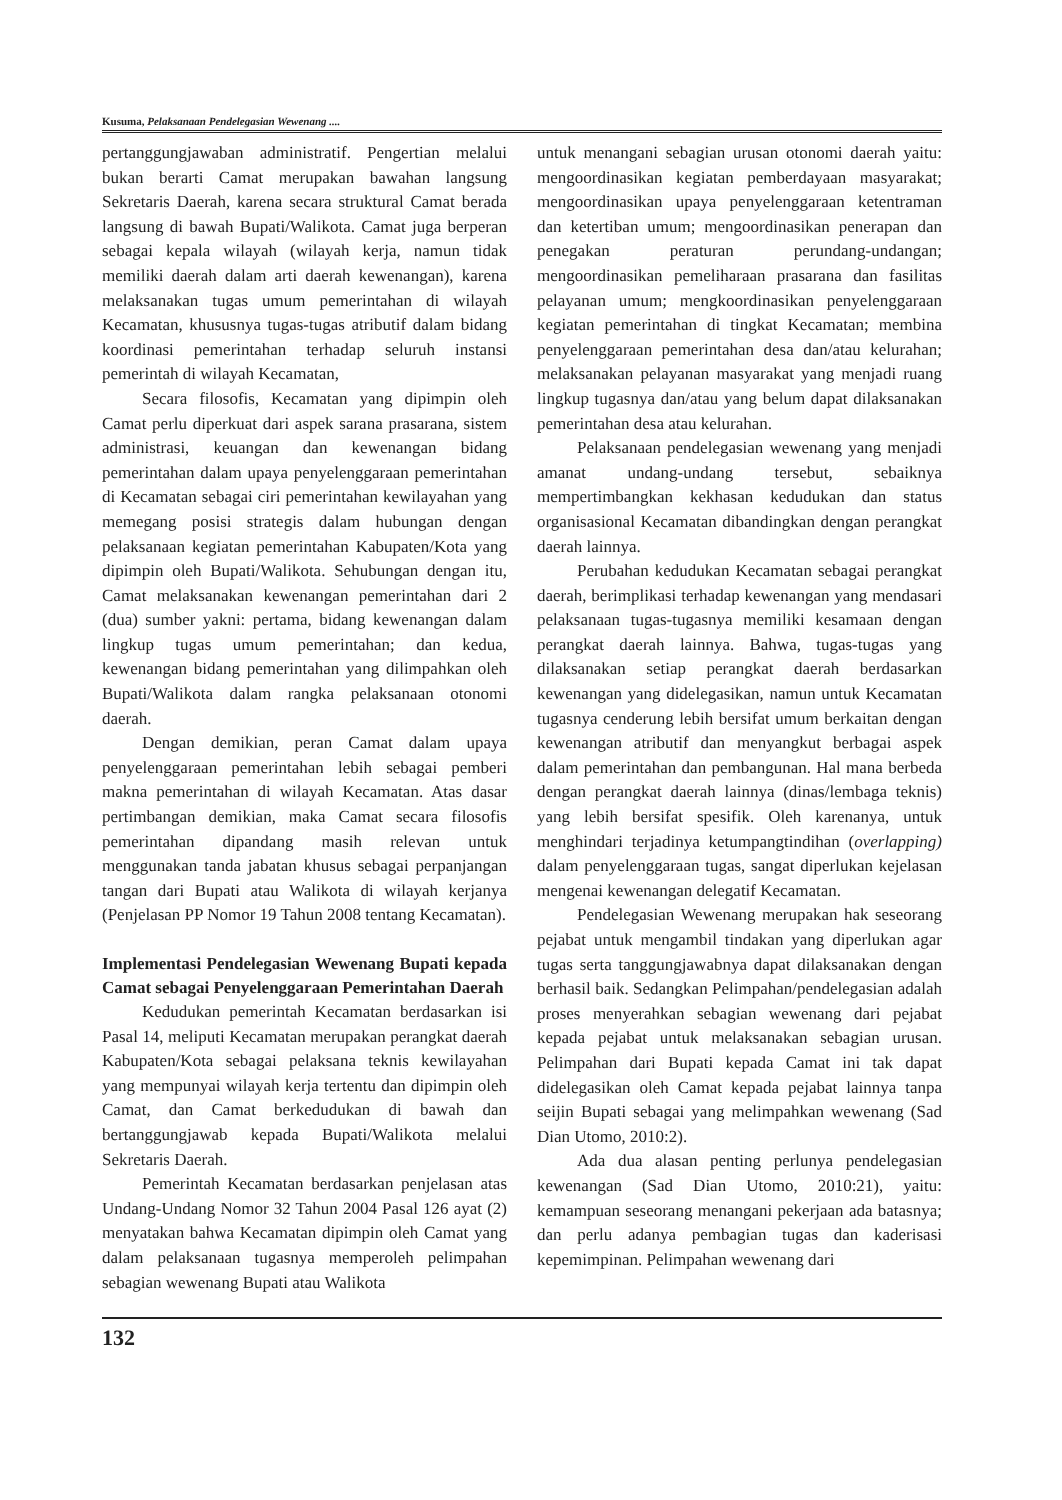Kusuma, Pelaksanaan Pendelegasian Wewenang ....
pertanggungjawaban administratif. Pengertian melalui bukan berarti Camat merupakan bawahan langsung Sekretaris Daerah, karena secara struktural Camat berada langsung di bawah Bupati/Walikota. Camat juga berperan sebagai kepala wilayah (wilayah kerja, namun tidak memiliki daerah dalam arti daerah kewenangan), karena melaksanakan tugas umum pemerintahan di wilayah Kecamatan, khususnya tugas-tugas atributif dalam bidang koordinasi pemerintahan terhadap seluruh instansi pemerintah di wilayah Kecamatan,
Secara filosofis, Kecamatan yang dipimpin oleh Camat perlu diperkuat dari aspek sarana prasarana, sistem administrasi, keuangan dan kewenangan bidang pemerintahan dalam upaya penyelenggaraan pemerintahan di Kecamatan sebagai ciri pemerintahan kewilayahan yang memegang posisi strategis dalam hubungan dengan pelaksanaan kegiatan pemerintahan Kabupaten/Kota yang dipimpin oleh Bupati/Walikota. Sehubungan dengan itu, Camat melaksanakan kewenangan pemerintahan dari 2 (dua) sumber yakni: pertama, bidang kewenangan dalam lingkup tugas umum pemerintahan; dan kedua, kewenangan bidang pemerintahan yang dilimpahkan oleh Bupati/Walikota dalam rangka pelaksanaan otonomi daerah.
Dengan demikian, peran Camat dalam upaya penyelenggaraan pemerintahan lebih sebagai pemberi makna pemerintahan di wilayah Kecamatan. Atas dasar pertimbangan demikian, maka Camat secara filosofis pemerintahan dipandang masih relevan untuk menggunakan tanda jabatan khusus sebagai perpanjangan tangan dari Bupati atau Walikota di wilayah kerjanya (Penjelasan PP Nomor 19 Tahun 2008 tentang Kecamatan).
Implementasi Pendelegasian Wewenang Bupati kepada Camat sebagai Penyelenggaraan Pemerintahan Daerah
Kedudukan pemerintah Kecamatan berdasarkan isi Pasal 14, meliputi Kecamatan merupakan perangkat daerah Kabupaten/Kota sebagai pelaksana teknis kewilayahan yang mempunyai wilayah kerja tertentu dan dipimpin oleh Camat, dan Camat berkedudukan di bawah dan bertanggungjawab kepada Bupati/Walikota melalui Sekretaris Daerah.
Pemerintah Kecamatan berdasarkan penjelasan atas Undang-Undang Nomor 32 Tahun 2004 Pasal 126 ayat (2) menyatakan bahwa Kecamatan dipimpin oleh Camat yang dalam pelaksanaan tugasnya memperoleh pelimpahan sebagian wewenang Bupati atau Walikota
untuk menangani sebagian urusan otonomi daerah yaitu: mengoordinasikan kegiatan pemberdayaan masyarakat; mengoordinasikan upaya penyelenggaraan ketentraman dan ketertiban umum; mengoordinasikan penerapan dan penegakan peraturan perundang-undangan; mengoordinasikan pemeliharaan prasarana dan fasilitas pelayanan umum; mengkoordinasikan penyelenggaraan kegiatan pemerintahan di tingkat Kecamatan; membina penyelenggaraan pemerintahan desa dan/atau kelurahan; melaksanakan pelayanan masyarakat yang menjadi ruang lingkup tugasnya dan/atau yang belum dapat dilaksanakan pemerintahan desa atau kelurahan.
Pelaksanaan pendelegasian wewenang yang menjadi amanat undang-undang tersebut, sebaiknya mempertimbangkan kekhasan kedudukan dan status organisasional Kecamatan dibandingkan dengan perangkat daerah lainnya.
Perubahan kedudukan Kecamatan sebagai perangkat daerah, berimplikasi terhadap kewenangan yang mendasari pelaksanaan tugas-tugasnya memiliki kesamaan dengan perangkat daerah lainnya. Bahwa, tugas-tugas yang dilaksanakan setiap perangkat daerah berdasarkan kewenangan yang didelegasikan, namun untuk Kecamatan tugasnya cenderung lebih bersifat umum berkaitan dengan kewenangan atributif dan menyangkut berbagai aspek dalam pemerintahan dan pembangunan. Hal mana berbeda dengan perangkat daerah lainnya (dinas/lembaga teknis) yang lebih bersifat spesifik. Oleh karenanya, untuk menghindari terjadinya ketumpangtindihan (overlapping) dalam penyelenggaraan tugas, sangat diperlukan kejelasan mengenai kewenangan delegatif Kecamatan.
Pendelegasian Wewenang merupakan hak seseorang pejabat untuk mengambil tindakan yang diperlukan agar tugas serta tanggungjawabnya dapat dilaksanakan dengan berhasil baik. Sedangkan Pelimpahan/pendelegasian adalah proses menyerahkan sebagian wewenang dari pejabat kepada pejabat untuk melaksanakan sebagian urusan. Pelimpahan dari Bupati kepada Camat ini tak dapat didelegasikan oleh Camat kepada pejabat lainnya tanpa seijin Bupati sebagai yang melimpahkan wewenang (Sad Dian Utomo, 2010:2).
Ada dua alasan penting perlunya pendelegasian kewenangan (Sad Dian Utomo, 2010:21), yaitu: kemampuan seseorang menangani pekerjaan ada batasnya; dan perlu adanya pembagian tugas dan kaderisasi kepemimpinan. Pelimpahan wewenang dari
132